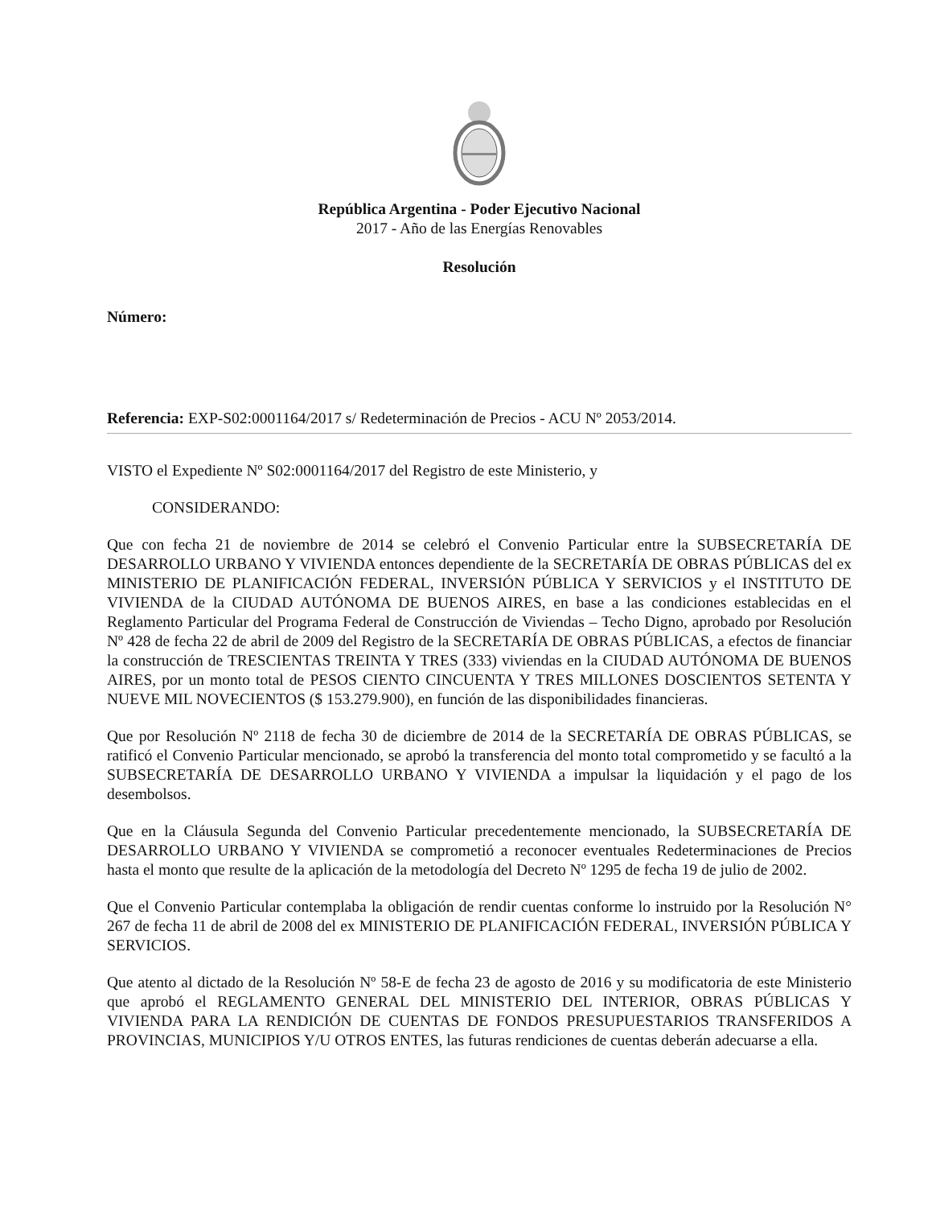República Argentina - Poder Ejecutivo Nacional
2017 - Año de las Energías Renovables
Resolución
Número:
Referencia: EXP-S02:0001164/2017 s/ Redeterminación de Precios - ACU Nº 2053/2014.
VISTO el Expediente Nº S02:0001164/2017 del Registro de este Ministerio, y
CONSIDERANDO:
Que con fecha 21 de noviembre de 2014 se celebró el Convenio Particular entre la SUBSECRETARÍA DE DESARROLLO URBANO Y VIVIENDA entonces dependiente de la SECRETARÍA DE OBRAS PÚBLICAS del ex MINISTERIO DE PLANIFICACIÓN FEDERAL, INVERSIÓN PÚBLICA Y SERVICIOS y el INSTITUTO DE VIVIENDA de la CIUDAD AUTÓNOMA DE BUENOS AIRES, en base a las condiciones establecidas en el Reglamento Particular del Programa Federal de Construcción de Viviendas – Techo Digno, aprobado por Resolución Nº 428 de fecha 22 de abril de 2009 del Registro de la SECRETARÍA DE OBRAS PÚBLICAS, a efectos de financiar la construcción de TRESCIENTAS TREINTA Y TRES (333) viviendas en la CIUDAD AUTÓNOMA DE BUENOS AIRES, por un monto total de PESOS CIENTO CINCUENTA Y TRES MILLONES DOSCIENTOS SETENTA Y NUEVE MIL NOVECIENTOS ($ 153.279.900), en función de las disponibilidades financieras.
Que por Resolución Nº 2118 de fecha 30 de diciembre de 2014 de la SECRETARÍA DE OBRAS PÚBLICAS, se ratificó el Convenio Particular mencionado, se aprobó la transferencia del monto total comprometido y se facultó a la SUBSECRETARÍA DE DESARROLLO URBANO Y VIVIENDA a impulsar la liquidación y el pago de los desembolsos.
Que en la Cláusula Segunda del Convenio Particular precedentemente mencionado, la SUBSECRETARÍA DE DESARROLLO URBANO Y VIVIENDA se comprometió a reconocer eventuales Redeterminaciones de Precios hasta el monto que resulte de la aplicación de la metodología del Decreto Nº 1295 de fecha 19 de julio de 2002.
Que el Convenio Particular contemplaba la obligación de rendir cuentas conforme lo instruido por la Resolución N° 267 de fecha 11 de abril de 2008 del ex MINISTERIO DE PLANIFICACIÓN FEDERAL, INVERSIÓN PÚBLICA Y SERVICIOS.
Que atento al dictado de la Resolución Nº 58-E de fecha 23 de agosto de 2016 y su modificatoria de este Ministerio que aprobó el REGLAMENTO GENERAL DEL MINISTERIO DEL INTERIOR, OBRAS PÚBLICAS Y VIVIENDA PARA LA RENDICIÓN DE CUENTAS DE FONDOS PRESUPUESTARIOS TRANSFERIDOS A PROVINCIAS, MUNICIPIOS Y/U OTROS ENTES, las futuras rendiciones de cuentas deberán adecuarse a ella.